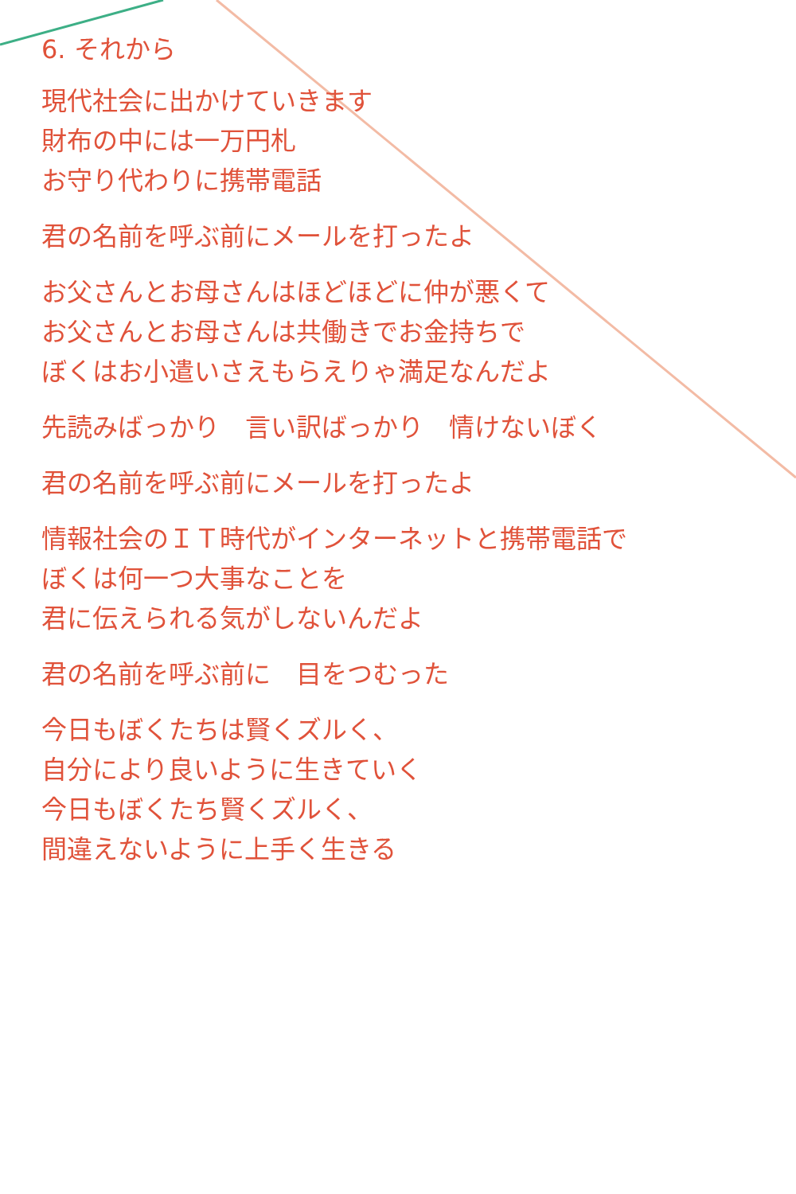6. それから
現代社会に出かけていきます
財布の中には一万円札
お守り代わりに携帯電話
君の名前を呼ぶ前にメールを打ったよ
お父さんとお母さんはほどほどに仲が悪くて
お父さんとお母さんは共働きでお金持ちで
ぼくはお小遣いさえもらえりゃ満足なんだよ
先読みばっかり　言い訳ばっかり　情けないぼく
君の名前を呼ぶ前にメールを打ったよ
情報社会のＩＴ時代がインターネットと携帯電話で
ぼくは何一つ大事なことを
君に伝えられる気がしないんだよ
君の名前を呼ぶ前に　目をつむった
今日もぼくたちは賢くズルく、
自分により良いように生きていく
今日もぼくたち賢くズルく、
間違えないように上手く生きる